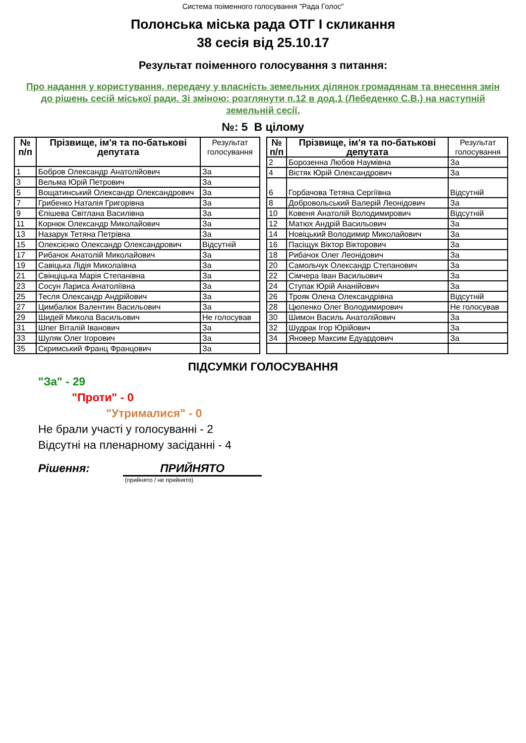Система поіменного голосування "Рада Голос"
Полонська міська рада ОТГ I скликання
38 сесія від 25.10.17
Результат поіменного голосування з питання:
Про надання у користування, передачу у власність земельних ділянок громадянам та внесення змін до рішень сесій міської ради. Зі зміною: розглянути п.12 в дод.1 (Лебеденко С.В.) на наступній земельній сесії.
№: 5 В цілому
| № п/п | Прізвище, ім'я та по-батькові депутата | Результат голосування |
| --- | --- | --- |
| 1 | Бобров Олександр Анатолійович | За |
| 3 | Вельма Юрій Петрович | За |
| 5 | Вощатинський Олександр Олександрович | За |
| 7 | Грибенко Наталія Григорівна | За |
| 9 | Єпішева Світлана Василівна | За |
| 11 | Корнюк Олександр Миколайович | За |
| 13 | Назарук Тетяна Петрівна | За |
| 15 | Олексієнко Олександр Олександрович | Відсутній |
| 17 | Рибачок Анатолій Миколайович | За |
| 19 | Савіцька Лідія Миколаївна | За |
| 21 | Свінціцька Марія Степанівна | За |
| 23 | Сосун Лариса Анатоліївна | За |
| 25 | Тесля Олександр Андрійович | За |
| 27 | Цимбалюк Валентин Васильович | За |
| 29 | Шидей Микола Васильович | Не голосував |
| 31 | Шпег Віталій Іванович | За |
| 33 | Шуляк Олег Ігорович | За |
| 35 | Скримський Франц Францович | За |
| № п/п | Прізвище, ім'я та по-батькові депутата | Результат голосування |
| --- | --- | --- |
| 2 | Борозенна Любов Наумівна | За |
| 4 | Вістяк Юрій Олександрович | За |
| 6 | Горбачова Тетяна Сергіївна | Відсутній |
| 8 | Добровольський Валерій Леонідович | За |
| 10 | Ковеня Анатолій Володимирович | Відсутній |
| 12 | Матюх Андрій Васильович | За |
| 14 | Новіцький Володимир Миколайович | За |
| 16 | Пасіщук Віктор Вікторович | За |
| 18 | Рибачок Олег Леонідович | За |
| 20 | Самольчук Олександр Степанович | За |
| 22 | Сімчера Іван Васильович | За |
| 24 | Ступак Юрій Ананійович | За |
| 26 | Трояк Олена Олександрівна | Відсутній |
| 28 | Цюпенко Олег Володимирович | Не голосував |
| 30 | Шимон Василь Анатолійович | За |
| 32 | Шудрак Ігор Юрійович | За |
| 34 | Яновер Максим Едуардович | За |
ПІДСУМКИ ГОЛОСУВАННЯ
"За" - 29
"Проти" - 0
"Утрималися" - 0
Не брали участі у голосуванні - 2
Відсутні на пленарному засіданні - 4
Рішення: ПРИЙНЯТО
(прийнято / не прийнято)